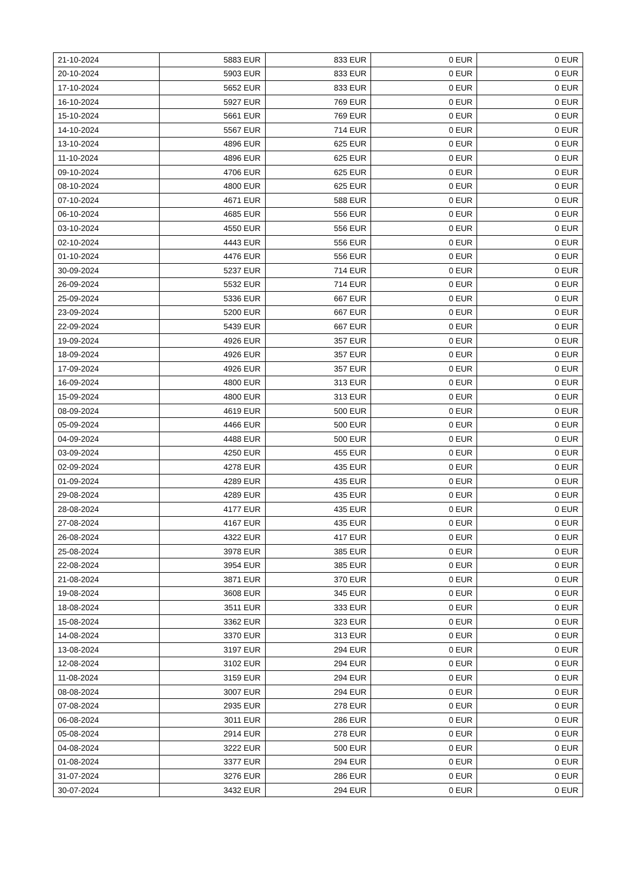| 21-10-2024 | 5883 EUR | 833 EUR | 0 EUR | 0 EUR |
| 20-10-2024 | 5903 EUR | 833 EUR | 0 EUR | 0 EUR |
| 17-10-2024 | 5652 EUR | 833 EUR | 0 EUR | 0 EUR |
| 16-10-2024 | 5927 EUR | 769 EUR | 0 EUR | 0 EUR |
| 15-10-2024 | 5661 EUR | 769 EUR | 0 EUR | 0 EUR |
| 14-10-2024 | 5567 EUR | 714 EUR | 0 EUR | 0 EUR |
| 13-10-2024 | 4896 EUR | 625 EUR | 0 EUR | 0 EUR |
| 11-10-2024 | 4896 EUR | 625 EUR | 0 EUR | 0 EUR |
| 09-10-2024 | 4706 EUR | 625 EUR | 0 EUR | 0 EUR |
| 08-10-2024 | 4800 EUR | 625 EUR | 0 EUR | 0 EUR |
| 07-10-2024 | 4671 EUR | 588 EUR | 0 EUR | 0 EUR |
| 06-10-2024 | 4685 EUR | 556 EUR | 0 EUR | 0 EUR |
| 03-10-2024 | 4550 EUR | 556 EUR | 0 EUR | 0 EUR |
| 02-10-2024 | 4443 EUR | 556 EUR | 0 EUR | 0 EUR |
| 01-10-2024 | 4476 EUR | 556 EUR | 0 EUR | 0 EUR |
| 30-09-2024 | 5237 EUR | 714 EUR | 0 EUR | 0 EUR |
| 26-09-2024 | 5532 EUR | 714 EUR | 0 EUR | 0 EUR |
| 25-09-2024 | 5336 EUR | 667 EUR | 0 EUR | 0 EUR |
| 23-09-2024 | 5200 EUR | 667 EUR | 0 EUR | 0 EUR |
| 22-09-2024 | 5439 EUR | 667 EUR | 0 EUR | 0 EUR |
| 19-09-2024 | 4926 EUR | 357 EUR | 0 EUR | 0 EUR |
| 18-09-2024 | 4926 EUR | 357 EUR | 0 EUR | 0 EUR |
| 17-09-2024 | 4926 EUR | 357 EUR | 0 EUR | 0 EUR |
| 16-09-2024 | 4800 EUR | 313 EUR | 0 EUR | 0 EUR |
| 15-09-2024 | 4800 EUR | 313 EUR | 0 EUR | 0 EUR |
| 08-09-2024 | 4619 EUR | 500 EUR | 0 EUR | 0 EUR |
| 05-09-2024 | 4466 EUR | 500 EUR | 0 EUR | 0 EUR |
| 04-09-2024 | 4488 EUR | 500 EUR | 0 EUR | 0 EUR |
| 03-09-2024 | 4250 EUR | 455 EUR | 0 EUR | 0 EUR |
| 02-09-2024 | 4278 EUR | 435 EUR | 0 EUR | 0 EUR |
| 01-09-2024 | 4289 EUR | 435 EUR | 0 EUR | 0 EUR |
| 29-08-2024 | 4289 EUR | 435 EUR | 0 EUR | 0 EUR |
| 28-08-2024 | 4177 EUR | 435 EUR | 0 EUR | 0 EUR |
| 27-08-2024 | 4167 EUR | 435 EUR | 0 EUR | 0 EUR |
| 26-08-2024 | 4322 EUR | 417 EUR | 0 EUR | 0 EUR |
| 25-08-2024 | 3978 EUR | 385 EUR | 0 EUR | 0 EUR |
| 22-08-2024 | 3954 EUR | 385 EUR | 0 EUR | 0 EUR |
| 21-08-2024 | 3871 EUR | 370 EUR | 0 EUR | 0 EUR |
| 19-08-2024 | 3608 EUR | 345 EUR | 0 EUR | 0 EUR |
| 18-08-2024 | 3511 EUR | 333 EUR | 0 EUR | 0 EUR |
| 15-08-2024 | 3362 EUR | 323 EUR | 0 EUR | 0 EUR |
| 14-08-2024 | 3370 EUR | 313 EUR | 0 EUR | 0 EUR |
| 13-08-2024 | 3197 EUR | 294 EUR | 0 EUR | 0 EUR |
| 12-08-2024 | 3102 EUR | 294 EUR | 0 EUR | 0 EUR |
| 11-08-2024 | 3159 EUR | 294 EUR | 0 EUR | 0 EUR |
| 08-08-2024 | 3007 EUR | 294 EUR | 0 EUR | 0 EUR |
| 07-08-2024 | 2935 EUR | 278 EUR | 0 EUR | 0 EUR |
| 06-08-2024 | 3011 EUR | 286 EUR | 0 EUR | 0 EUR |
| 05-08-2024 | 2914 EUR | 278 EUR | 0 EUR | 0 EUR |
| 04-08-2024 | 3222 EUR | 500 EUR | 0 EUR | 0 EUR |
| 01-08-2024 | 3377 EUR | 294 EUR | 0 EUR | 0 EUR |
| 31-07-2024 | 3276 EUR | 286 EUR | 0 EUR | 0 EUR |
| 30-07-2024 | 3432 EUR | 294 EUR | 0 EUR | 0 EUR |